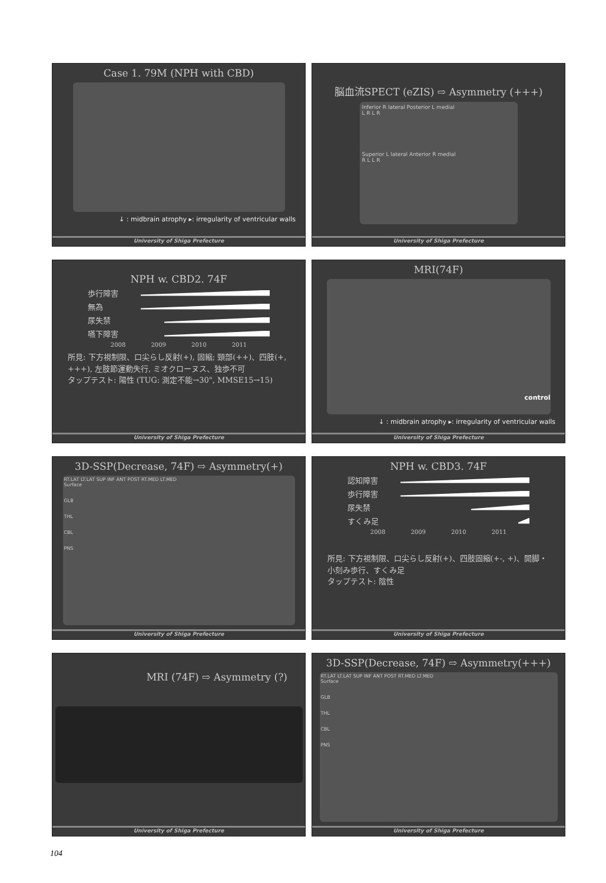Case 1. 79M (NPH with CBD)
↓ : midbrain atrophy ▸: irregularity of ventricular walls
University of Shiga Prefecture
脳血流SPECT (eZIS) ⇨ Asymmetry (+++)
Inferior R lateral Posterior L medial
L R L R
Superior L lateral Anterior R medial
R L L R
University of Shiga Prefecture
NPH w. CBD2. 74F
歩行障害
無為
尿失禁
嚥下障害
2008 2009 2010 2011
所見: 下方視制限、口尖らし反射(+), 固縮; 頸部(++)、四肢(+, +++), 左肢節運動失行, ミオクローヌス、独歩不可
タップテスト: 陽性 (TUG: 測定不能→30", MMSE15→15)
University of Shiga Prefecture
MRI(74F)
control
↓ : midbrain atrophy ▸: irregularity of ventricular walls
University of Shiga Prefecture
3D-SSP(Decrease, 74F) ⇨ Asymmetry(+)
RT.LAT LT.LAT SUP INF ANT POST RT.MED LT.MED
Surface
GLB
THL
CBL
PNS
University of Shiga Prefecture
NPH w. CBD3. 74F
認知障害
歩行障害
尿失禁
すくみ足
2008 2009 2010 2011
所見: 下方視制限、口尖らし反射(+)、四肢固縮(+-, +)、開脚・小刻み歩行、すくみ足
タップテスト: 陰性
University of Shiga Prefecture
MRI (74F) ⇨ Asymmetry (?)
University of Shiga Prefecture
3D-SSP(Decrease, 74F) ⇨ Asymmetry(+++)
RT.LAT LT.LAT SUP INF ANT POST RT.MED LT.MED
Surface
GLB
THL
CBL
PNS
University of Shiga Prefecture
104